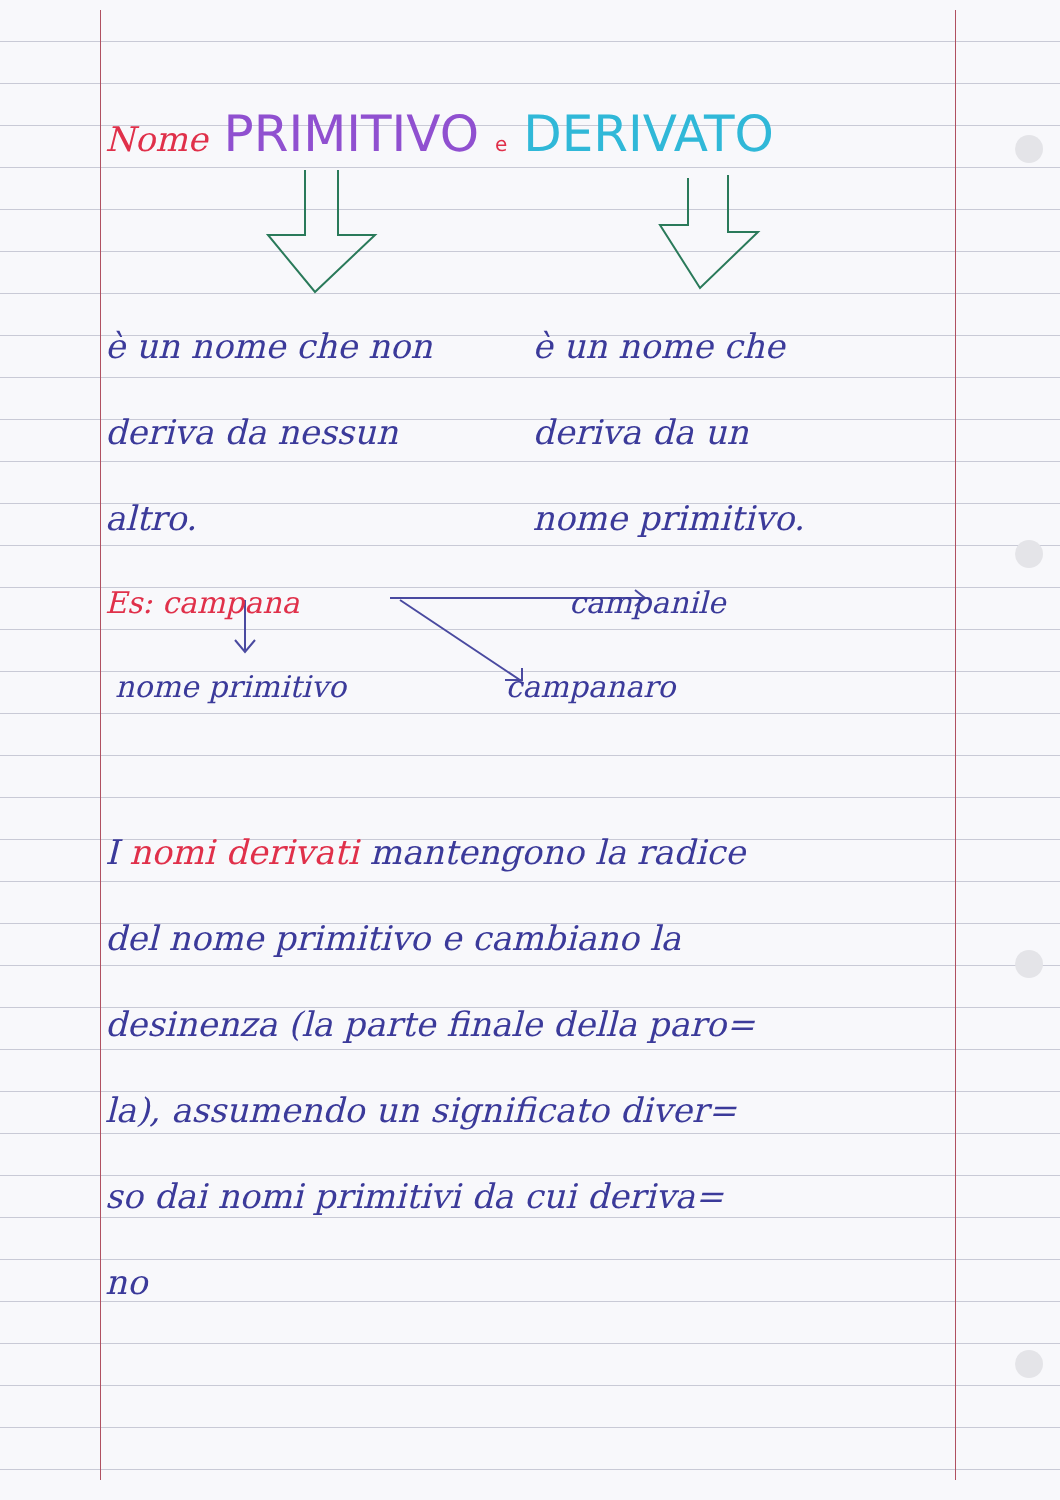Nome PRIMITIVO e DERIVATO
è un nome che non
deriva da nessun
altro.
è un nome che
deriva da un
nome primitivo.
Es: campana campanile
nome primitivo campanaro
I nomi derivati mantengono la radice
del nome primitivo e cambiano la
desinenza (la parte finale della paro=
la), assumendo un significato diver=
so dai nomi primitivi da cui deriva=
no